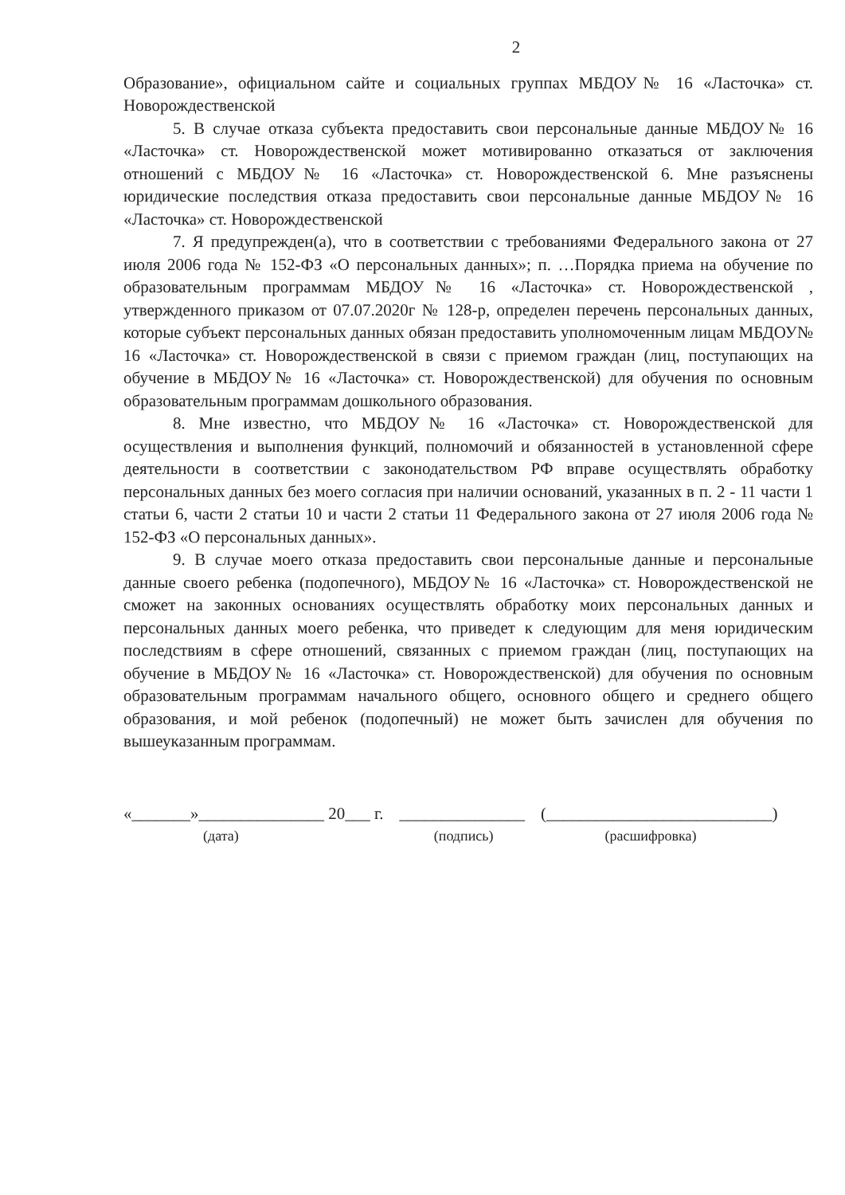2
Образование», официальном сайте и социальных группах МБДОУ№ 16 «Ласточка» ст. Новорождественской
5. В случае отказа субъекта предоставить свои персональные данные МБДОУ№ 16 «Ласточка» ст. Новорождественской может мотивированно отказаться от заключения отношений с МБДОУ№ 16 «Ласточка» ст. Новорождественской 6. Мне разъяснены юридические последствия отказа предоставить свои персональные данные МБДОУ№ 16 «Ласточка» ст. Новорождественской
7. Я предупрежден(а), что в соответствии с требованиями Федерального закона от 27 июля 2006 года № 152-ФЗ «О персональных данных»; п. …Порядка приема на обучение по образовательным программам МБДОУ№ 16 «Ласточка» ст. Новорождественской , утвержденного приказом от 07.07.2020г № 128-р, определен перечень персональных данных, которые субъект персональных данных обязан предоставить уполномоченным лицам МБДОУ№ 16 «Ласточка» ст. Новорождественской в связи с приемом граждан (лиц, поступающих на обучение в МБДОУ№ 16 «Ласточка» ст. Новорождественской) для обучения по основным образовательным программам дошкольного образования.
8. Мне известно, что МБДОУ№ 16 «Ласточка» ст. Новорождественской для осуществления и выполнения функций, полномочий и обязанностей в установленной сфере деятельности в соответствии с законодательством РФ вправе осуществлять обработку персональных данных без моего согласия при наличии оснований, указанных в п. 2 - 11 части 1 статьи 6, части 2 статьи 10 и части 2 статьи 11 Федерального закона от 27 июля 2006 года № 152-ФЗ «О персональных данных».
9. В случае моего отказа предоставить свои персональные данные и персональные данные своего ребенка (подопечного), МБДОУ№ 16 «Ласточка» ст. Новорождественской не сможет на законных основаниях осуществлять обработку моих персональных данных и персональных данных моего ребенка, что приведет к следующим для меня юридическим последствиям в сфере отношений, связанных с приемом граждан (лиц, поступающих на обучение в МБДОУ№ 16 «Ласточка» ст. Новорождественской) для обучения по основным образовательным программам начального общего, основного общего и среднего общего образования, и мой ребенок (подопечный) не может быть зачислен для обучения по вышеуказанным программам.
«_______»_______________ 20___ г. _______________ (___________________________)
(дата) (подпись) (расшифровка)